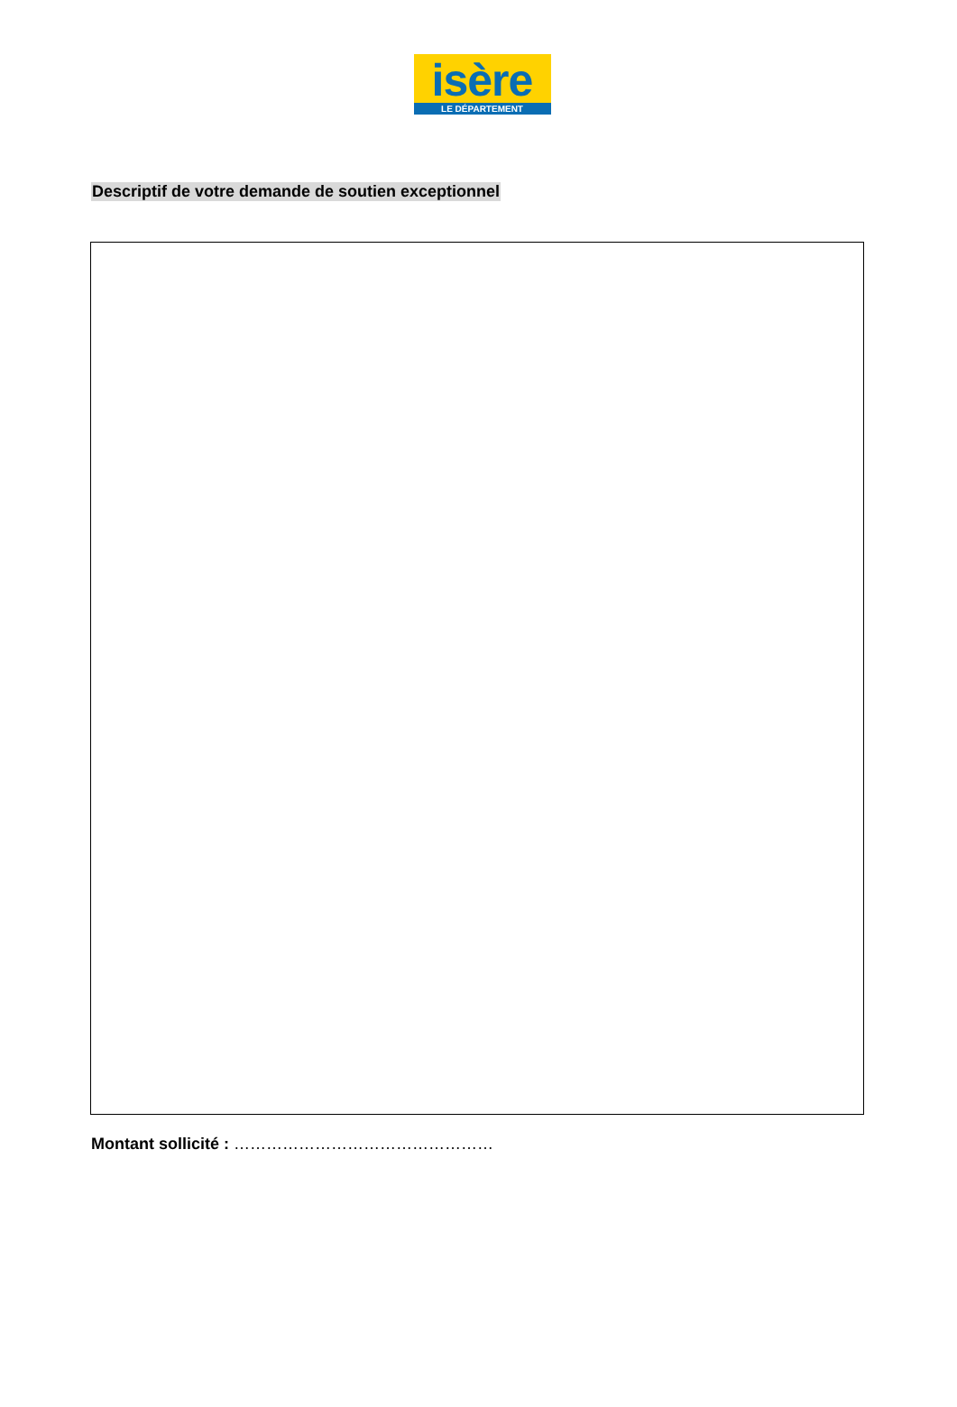isère
LE DÉPARTEMENT
Descriptif de votre demande de soutien exceptionnel
Montant sollicité : …………………………………………